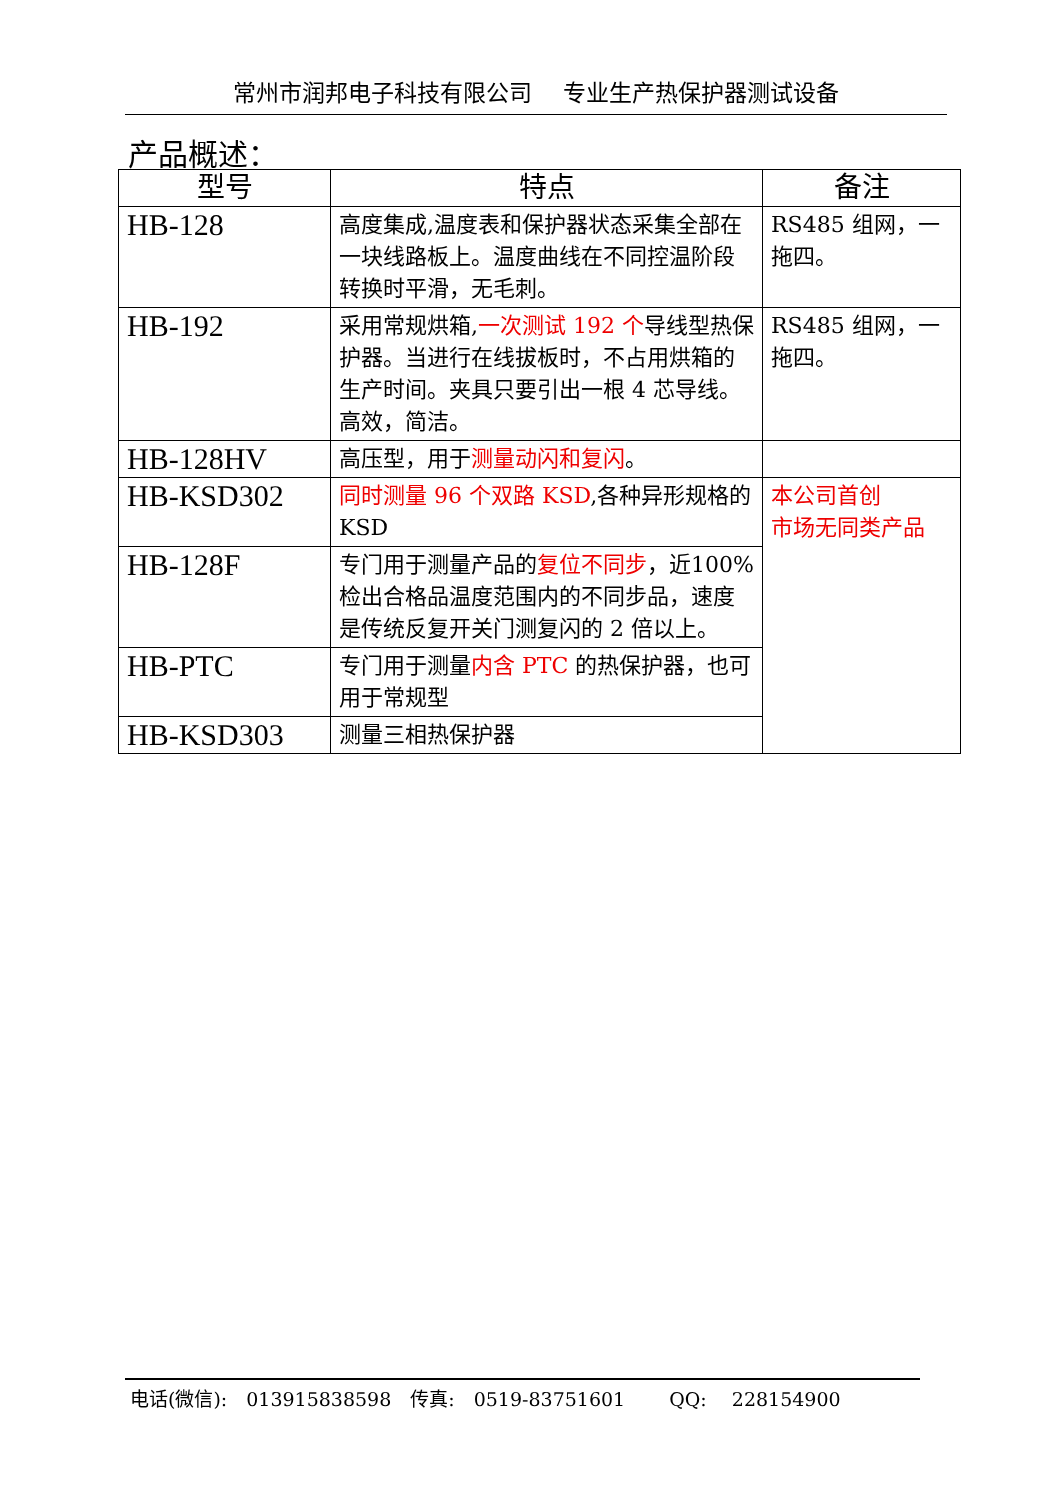常州市润邦电子科技有限公司　 专业生产热保护器测试设备
产品概述：
| 型号 | 特点 | 备注 |
| --- | --- | --- |
| HB-128 | 高度集成,温度表和保护器状态采集全部在一块线路板上。温度曲线在不同控温阶段转换时平滑，无毛刺。 | RS485 组网，一拖四。 |
| HB-192 | 采用常规烘箱, 一次测试 192 个 导线型热保护器。当进行在线拔板时，不占用烘箱的生产时间。夹具只要引出一根 4 芯导线。高效，简洁。 | RS485 组网，一拖四。 |
| HB-128HV | 高压型，用于 测量动闪和复闪 。 | |
| HB-KSD302 | 同时测量 96 个双路 KSD ,各种异形规格的 KSD | 本公司首创 市场无同类产品 |
| HB-128F | 专门用于测量产品的 复位不同步 ，近100%检出合格品温度范围内的不同步品，速度是传统反复开关门测复闪的 2 倍以上。 | |
| HB-PTC | 专门用于测量 内含 PTC 的热保护器，也可用于常规型 | |
| HB-KSD303 | 测量三相热保护器 | |
电话(微信):　013915838598　传真:　0519-83751601　　 QQ:　 228154900